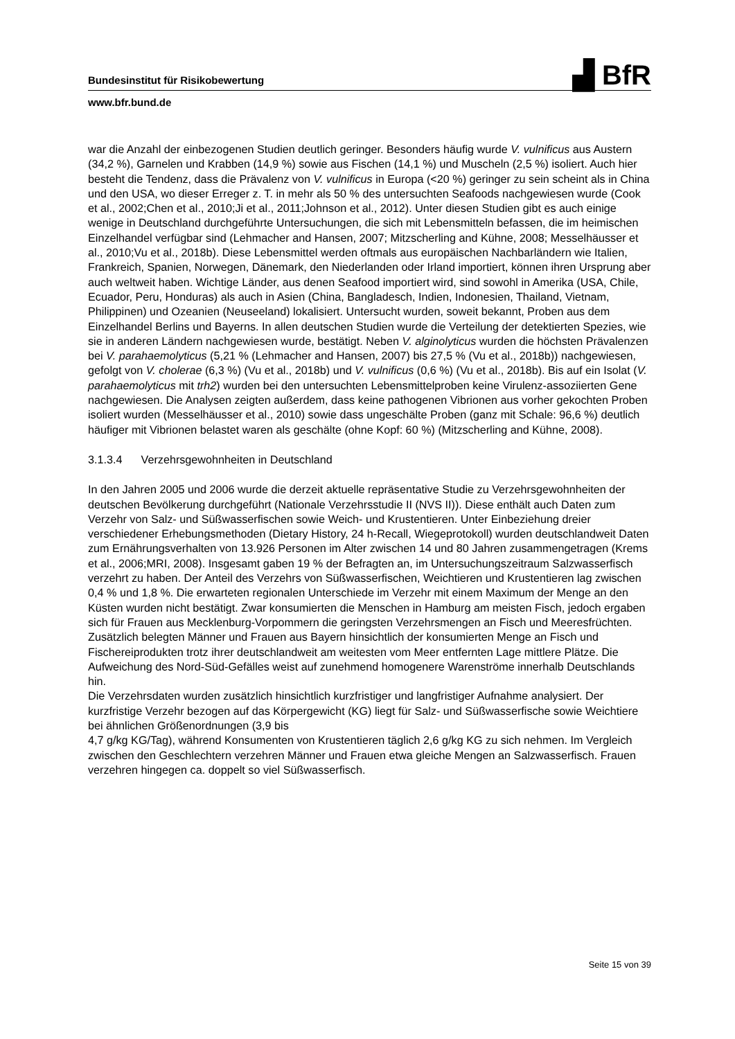▟ BfR
Bundesinstitut für Risikobewertung
www.bfr.bund.de
war die Anzahl der einbezogenen Studien deutlich geringer. Besonders häufig wurde V. vulnificus aus Austern (34,2 %), Garnelen und Krabben (14,9 %) sowie aus Fischen (14,1 %) und Muscheln (2,5 %) isoliert. Auch hier besteht die Tendenz, dass die Prävalenz von V. vulnificus in Europa (<20 %) geringer zu sein scheint als in China und den USA, wo dieser Erreger z. T. in mehr als 50 % des untersuchten Seafoods nachgewiesen wurde (Cook et al., 2002;Chen et al., 2010;Ji et al., 2011;Johnson et al., 2012). Unter diesen Studien gibt es auch einige wenige in Deutschland durchgeführte Untersuchungen, die sich mit Lebensmitteln befassen, die im heimischen Einzelhandel verfügbar sind (Lehmacher and Hansen, 2007; Mitzscherling and Kühne, 2008; Messelhäusser et al., 2010;Vu et al., 2018b). Diese Lebensmittel werden oftmals aus europäischen Nachbarländern wie Italien, Frankreich, Spanien, Norwegen, Dänemark, den Niederlanden oder Irland importiert, können ihren Ursprung aber auch weltweit haben. Wichtige Länder, aus denen Seafood importiert wird, sind sowohl in Amerika (USA, Chile, Ecuador, Peru, Honduras) als auch in Asien (China, Bangladesch, Indien, Indonesien, Thailand, Vietnam, Philippinen) und Ozeanien (Neuseeland) lokalisiert. Untersucht wurden, soweit bekannt, Proben aus dem Einzelhandel Berlins und Bayerns. In allen deutschen Studien wurde die Verteilung der detektierten Spezies, wie sie in anderen Ländern nachgewiesen wurde, bestätigt. Neben V. alginolyticus wurden die höchsten Prävalenzen bei V. parahaemolyticus (5,21 % (Lehmacher and Hansen, 2007) bis 27,5 % (Vu et al., 2018b)) nachgewiesen, gefolgt von V. cholerae (6,3 %) (Vu et al., 2018b) und V. vulnificus (0,6 %) (Vu et al., 2018b). Bis auf ein Isolat (V. parahaemolyticus mit trh2) wurden bei den untersuchten Lebensmittelproben keine Virulenz-assoziierten Gene nachgewiesen. Die Analysen zeigten außerdem, dass keine pathogenen Vibrionen aus vorher gekochten Proben isoliert wurden (Messelhäusser et al., 2010) sowie dass ungeschälte Proben (ganz mit Schale: 96,6 %) deutlich häufiger mit Vibrionen belastet waren als geschälte (ohne Kopf: 60 %) (Mitzscherling and Kühne, 2008).
3.1.3.4 Verzehrsgewohnheiten in Deutschland
In den Jahren 2005 und 2006 wurde die derzeit aktuelle repräsentative Studie zu Verzehrsgewohnheiten der deutschen Bevölkerung durchgeführt (Nationale Verzehrsstudie II (NVS II)). Diese enthält auch Daten zum Verzehr von Salz- und Süßwasserfischen sowie Weich- und Krustentieren. Unter Einbeziehung dreier verschiedener Erhebungsmethoden (Dietary History, 24 h-Recall, Wiegeprotokoll) wurden deutschlandweit Daten zum Ernährungsverhalten von 13.926 Personen im Alter zwischen 14 und 80 Jahren zusammengetragen (Krems et al., 2006;MRI, 2008). Insgesamt gaben 19 % der Befragten an, im Untersuchungszeitraum Salzwasserfisch verzehrt zu haben. Der Anteil des Verzehrs von Süßwasserfischen, Weichtieren und Krustentieren lag zwischen 0,4 % und 1,8 %. Die erwarteten regionalen Unterschiede im Verzehr mit einem Maximum der Menge an den Küsten wurden nicht bestätigt. Zwar konsumierten die Menschen in Hamburg am meisten Fisch, jedoch ergaben sich für Frauen aus Mecklenburg-Vorpommern die geringsten Verzehrsmengen an Fisch und Meeresfrüchten. Zusätzlich belegten Männer und Frauen aus Bayern hinsichtlich der konsumierten Menge an Fisch und Fischereiprodukten trotz ihrer deutschlandweit am weitesten vom Meer entfernten Lage mittlere Plätze. Die Aufweichung des Nord-Süd-Gefälles weist auf zunehmend homogenere Warenströme innerhalb Deutschlands hin.
Die Verzehrsdaten wurden zusätzlich hinsichtlich kurzfristiger und langfristiger Aufnahme analysiert. Der kurzfristige Verzehr bezogen auf das Körpergewicht (KG) liegt für Salz- und Süßwasserfische sowie Weichtiere bei ähnlichen Größenordnungen (3,9 bis
4,7 g/kg KG/Tag), während Konsumenten von Krustentieren täglich 2,6 g/kg KG zu sich nehmen. Im Vergleich zwischen den Geschlechtern verzehren Männer und Frauen etwa gleiche Mengen an Salzwasserfisch. Frauen verzehren hingegen ca. doppelt so viel Süßwasserfisch.
Seite 15 von 39